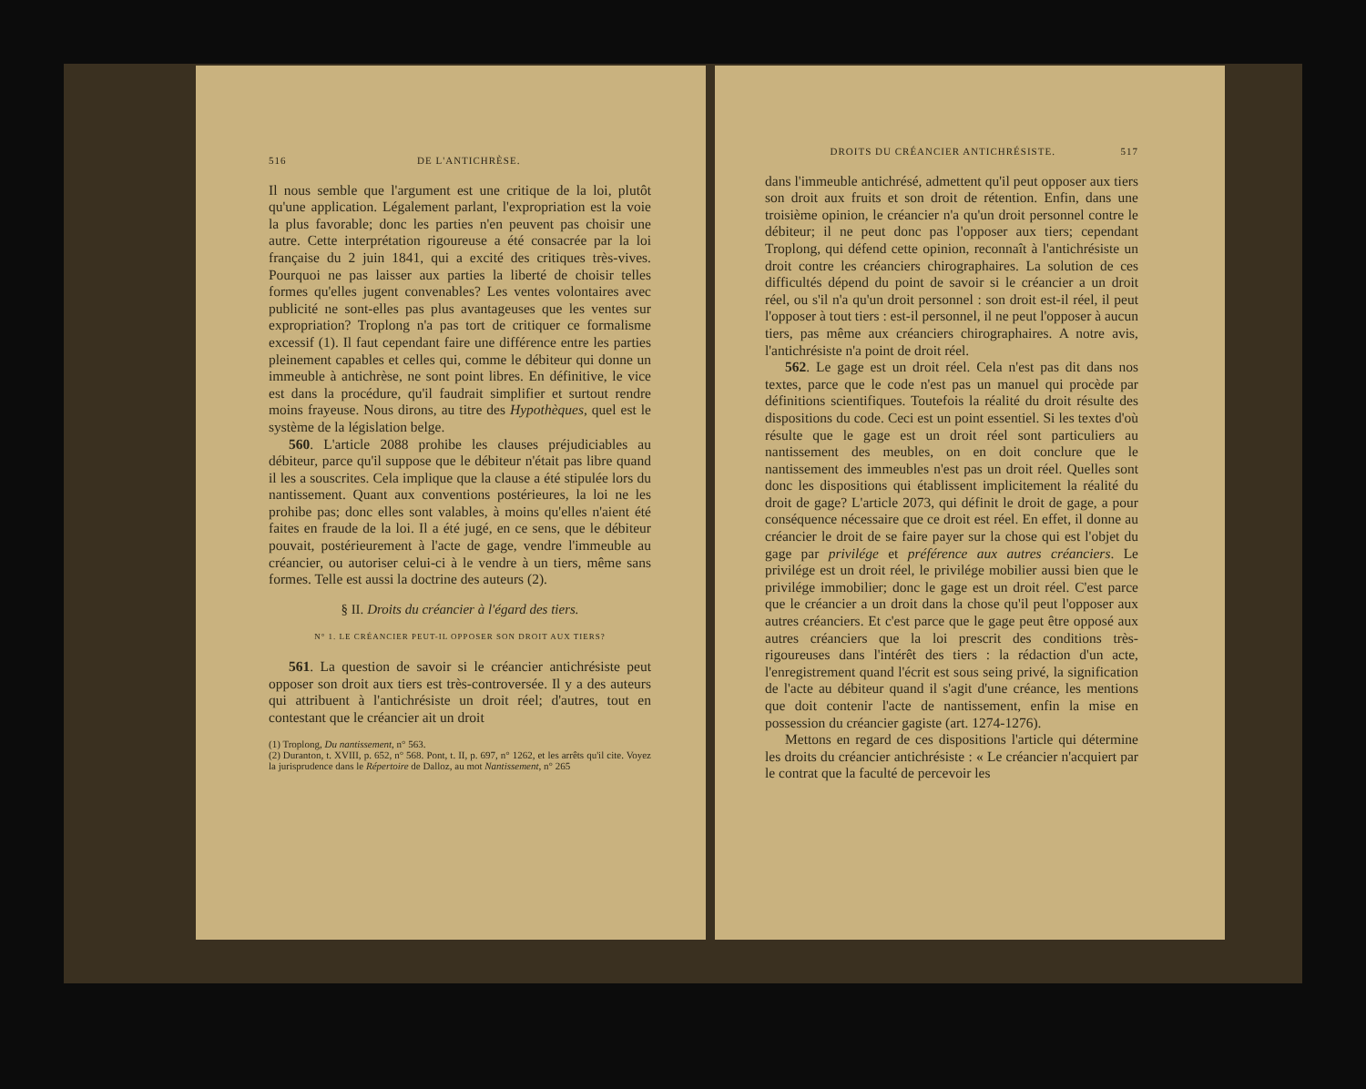516 DE L'ANTICHRÈSE.
Il nous semble que l'argument est une critique de la loi, plutôt qu'une application. Légalement parlant, l'expropriation est la voie la plus favorable; donc les parties n'en peuvent pas choisir une autre. Cette interprétation rigoureuse a été consacrée par la loi française du 2 juin 1841, qui a excité des critiques très-vives. Pourquoi ne pas laisser aux parties la liberté de choisir telles formes qu'elles jugent convenables? Les ventes volontaires avec publicité ne sont-elles pas plus avantageuses que les ventes sur expropriation? Troplong n'a pas tort de critiquer ce formalisme excessif (1). Il faut cependant faire une différence entre les parties pleinement capables et celles qui, comme le débiteur qui donne un immeuble à antichrèse, ne sont point libres. En définitive, le vice est dans la procédure, qu'il faudrait simplifier et surtout rendre moins frayeuse. Nous dirons, au titre des Hypothèques, quel est le système de la législation belge.
560. L'article 2088 prohibe les clauses préjudiciables au débiteur, parce qu'il suppose que le débiteur n'était pas libre quand il les a souscrites. Cela implique que la clause a été stipulée lors du nantissement. Quant aux conventions postérieures, la loi ne les prohibe pas; donc elles sont valables, à moins qu'elles n'aient été faites en fraude de la loi. Il a été jugé, en ce sens, que le débiteur pouvait, postérieurement à l'acte de gage, vendre l'immeuble au créancier, ou autoriser celui-ci à le vendre à un tiers, même sans formes. Telle est aussi la doctrine des auteurs (2).
§ II. Droits du créancier à l'égard des tiers.
N° 1. LE CRÉANCIER PEUT-IL OPPOSER SON DROIT AUX TIERS?
561. La question de savoir si le créancier antichrésiste peut opposer son droit aux tiers est très-controversée. Il y a des auteurs qui attribuent à l'antichrésiste un droit réel; d'autres, tout en contestant que le créancier ait un droit
(1) Troplong, Du nantissement, n° 563.
(2) Duranton, t. XVIII, p. 652, n° 568. Pont, t. II, p. 697, n° 1262, et les arrêts qu'il cite. Voyez la jurisprudence dans le Répertoire de Dalloz, au mot Nantissement, n° 265
DROITS DU CRÉANCIER ANTICHRÉSISTE. 517
dans l'immeuble antichrésé, admettent qu'il peut opposer aux tiers son droit aux fruits et son droit de rétention. Enfin, dans une troisième opinion, le créancier n'a qu'un droit personnel contre le débiteur; il ne peut donc pas l'opposer aux tiers; cependant Troplong, qui défend cette opinion, reconnaît à l'antichrésiste un droit contre les créanciers chirographaires. La solution de ces difficultés dépend du point de savoir si le créancier a un droit réel, ou s'il n'a qu'un droit personnel : son droit est-il réel, il peut l'opposer à tout tiers : est-il personnel, il ne peut l'opposer à aucun tiers, pas même aux créanciers chirographaires. A notre avis, l'antichrésiste n'a point de droit réel.
562. Le gage est un droit réel. Cela n'est pas dit dans nos textes, parce que le code n'est pas un manuel qui procède par définitions scientifiques. Toutefois la réalité du droit résulte des dispositions du code. Ceci est un point essentiel. Si les textes d'où résulte que le gage est un droit réel sont particuliers au nantissement des meubles, on en doit conclure que le nantissement des immeubles n'est pas un droit réel. Quelles sont donc les dispositions qui établissent implicitement la réalité du droit de gage? L'article 2073, qui définit le droit de gage, a pour conséquence nécessaire que ce droit est réel. En effet, il donne au créancier le droit de se faire payer sur la chose qui est l'objet du gage par privilége et préférence aux autres créanciers. Le privilége est un droit réel, le privilége mobilier aussi bien que le privilége immobilier; donc le gage est un droit réel. C'est parce que le créancier a un droit dans la chose qu'il peut l'opposer aux autres créanciers. Et c'est parce que le gage peut être opposé aux autres créanciers que la loi prescrit des conditions très-rigoureuses dans l'intérêt des tiers : la rédaction d'un acte, l'enregistrement quand l'écrit est sous seing privé, la signification de l'acte au débiteur quand il s'agit d'une créance, les mentions que doit contenir l'acte de nantissement, enfin la mise en possession du créancier gagiste (art. 1274-1276).
Mettons en regard de ces dispositions l'article qui détermine les droits du créancier antichrésiste : « Le créancier n'acquiert par le contrat que la faculté de percevoir les